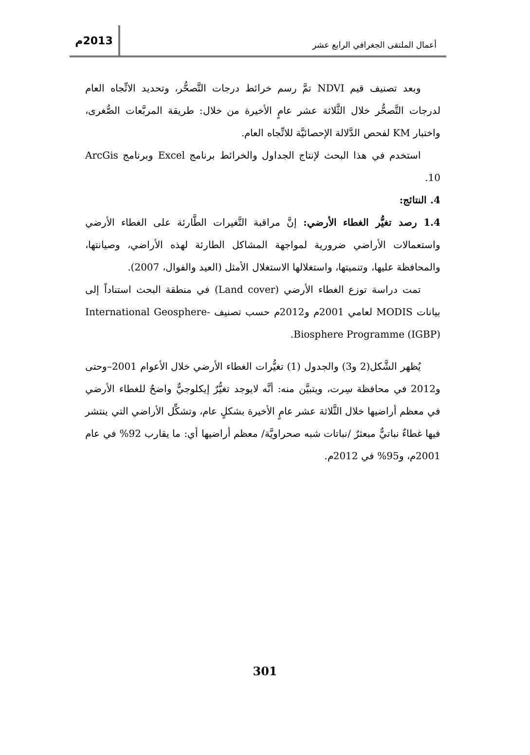أعمال الملتقى الجغرافي الرابع عشر
2013م
وبعد تصنيف قيم NDVI تمَّ رسم خرائط درجات التَّصحُّر، وتحديد الاتِّجاه العام لدرجات التَّصحُّر خلال الثَّلاثة عشر عامٍ الأخيرة من خلال: طريقة المربَّعات الصُّغرى، واختبار KM لفحص الدَّلالة الإحصائيَّة للاتِّجاه العام.
استخدم في هذا البحث لإنتاج الجداول والخرائط برنامج Excel وبرنامج ArcGis 10.
4. النتائج:
1.4 رصد تغيُّر الغطاء الأرضي: إنَّ مراقبة التَّغيرات الطَّارئة على الغطاء الأرضي واستعمالات الأراضي ضرورية لمواجهة المشاكل الطارئة لهذه الأراضي، وصيانتها، والمحافظة عليها، وتنميتها، واستغلالها الاستغلال الأمثل (العيد والفوال، 2007).
تمت دراسة توزع الغطاء الأرضي (Land cover) في منطقة البحث استناداً إلى بيانات MODIS لعامي 2001م و2012م حسب تصنيف International Geosphere-Biosphere Programme (IGBP).
يُظهر الشَّكل(2 و3) والجدول (1) تغيُّرات الغطاء الأرضي خلال الأعوام 2001–وحتى و2012 في محافظة سِرت، ويتبيَّن منه: أنَّه لايوجد تغيُّرٌ إيكلوجيٌّ واضحٌ للغطاء الأرضي في معظم أراضيها خلال الثَّلاثة عشر عامٍ الأخيرة بشكلٍ عام، وتشكِّل الأراضي التي ينتشر فيها غطاءٌ نباتيٌّ مبعثرٌ /نباتات شبه صحراويَّة/ معظم أراضيها أي: ما يقارب 92% في عام 2001م، و95% في 2012م.
301